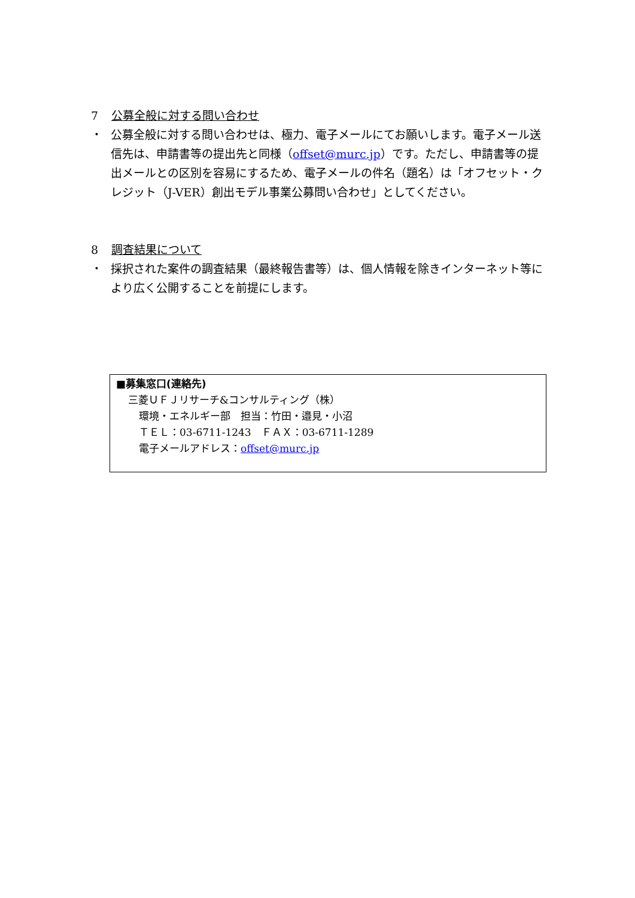7 公募全般に対する問い合わせ
・ 公募全般に対する問い合わせは、極力、電子メールにてお願いします。電子メール送信先は、申請書等の提出先と同様（offset@murc.jp）です。ただし、申請書等の提出メールとの区別を容易にするため、電子メールの件名（題名）は「オフセット・クレジット（J-VER）創出モデル事業公募問い合わせ」としてください。
8 調査結果について
・ 採択された案件の調査結果（最終報告書等）は、個人情報を除きインターネット等により広く公開することを前提にします。
■募集窓口(連絡先)
三菱ＵＦＪリサーチ&コンサルティング（株）
環境・エネルギー部　担当：竹田・邉見・小沼
ＴＥＬ：03-6711-1243　ＦＡＸ：03-6711-1289
電子メールアドレス：offset@murc.jp